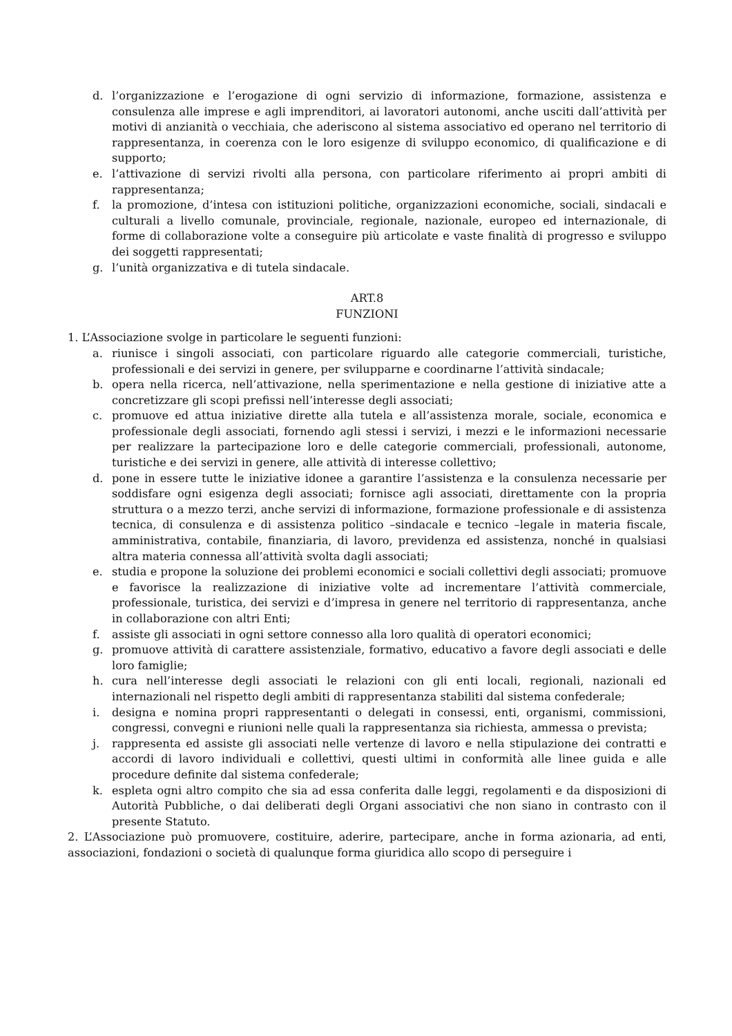d. l’organizzazione e l’erogazione di ogni servizio di informazione, formazione, assistenza e consulenza alle imprese e agli imprenditori, ai lavoratori autonomi, anche usciti dall’attività per motivi di anzianità o vecchiaia, che aderiscono al sistema associativo ed operano nel territorio di rappresentanza, in coerenza con le loro esigenze di sviluppo economico, di qualificazione e di supporto;
e. l’attivazione di servizi rivolti alla persona, con particolare riferimento ai propri ambiti di rappresentanza;
f. la promozione, d’intesa con istituzioni politiche, organizzazioni economiche, sociali, sindacali e culturali a livello comunale, provinciale, regionale, nazionale, europeo ed internazionale, di forme di collaborazione volte a conseguire più articolate e vaste finalità di progresso e sviluppo dei soggetti rappresentati;
g. l’unità organizzativa e di tutela sindacale.
ART.8
FUNZIONI
1. L’Associazione svolge in particolare le seguenti funzioni:
a. riunisce i singoli associati, con particolare riguardo alle categorie commerciali, turistiche, professionali e dei servizi in genere, per svilupparne e coordinarne l’attività sindacale;
b. opera nella ricerca, nell’attivazione, nella sperimentazione e nella gestione di iniziative atte a concretizzare gli scopi prefissi nell’interesse degli associati;
c. promuove ed attua iniziative dirette alla tutela e all’assistenza morale, sociale, economica e professionale degli associati, fornendo agli stessi i servizi, i mezzi e le informazioni necessarie per realizzare la partecipazione loro e delle categorie commerciali, professionali, autonome, turistiche e dei servizi in genere, alle attività di interesse collettivo;
d. pone in essere tutte le iniziative idonee a garantire l’assistenza e la consulenza necessarie per soddisfare ogni esigenza degli associati; fornisce agli associati, direttamente con la propria struttura o a mezzo terzi, anche servizi di informazione, formazione professionale e di assistenza tecnica, di consulenza e di assistenza politico –sindacale e tecnico –legale in materia fiscale, amministrativa, contabile, finanziaria, di lavoro, previdenza ed assistenza, nonché in qualsiasi altra materia connessa all’attività svolta dagli associati;
e. studia e propone la soluzione dei problemi economici e sociali collettivi degli associati; promuove e favorisce la realizzazione di iniziative volte ad incrementare l’attività commerciale, professionale, turistica, dei servizi e d’impresa in genere nel territorio di rappresentanza, anche in collaborazione con altri Enti;
f. assiste gli associati in ogni settore connesso alla loro qualità di operatori economici;
g. promuove attività di carattere assistenziale, formativo, educativo a favore degli associati e delle loro famiglie;
h. cura nell’interesse degli associati le relazioni con gli enti locali, regionali, nazionali ed internazionali nel rispetto degli ambiti di rappresentanza stabiliti dal sistema confederale;
i. designa e nomina propri rappresentanti o delegati in consessi, enti, organismi, commissioni, congressi, convegni e riunioni nelle quali la rappresentanza sia richiesta, ammessa o prevista;
j. rappresenta ed assiste gli associati nelle vertenze di lavoro e nella stipulazione dei contratti e accordi di lavoro individuali e collettivi, questi ultimi in conformità alle linee guida e alle procedure definite dal sistema confederale;
k. espleta ogni altro compito che sia ad essa conferita dalle leggi, regolamenti e da disposizioni di Autorità Pubbliche, o dai deliberati degli Organi associativi che non siano in contrasto con il presente Statuto.
2. L’Associazione può promuovere, costituire, aderire, partecipare, anche in forma azionaria, ad enti, associazioni, fondazioni o società di qualunque forma giuridica allo scopo di perseguire i